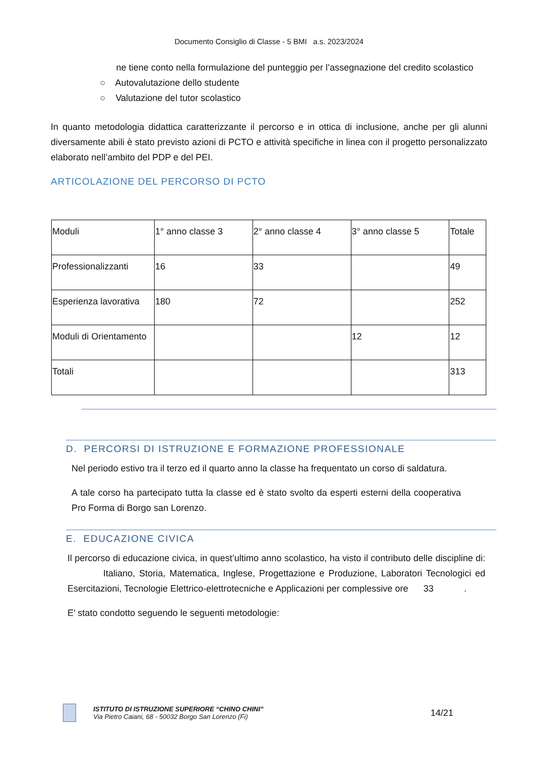Documento Consiglio di Classe - 5 BMI a.s. 2023/2024
ne tiene conto nella formulazione del punteggio per l’assegnazione del credito scolastico
○ Autovalutazione dello studente
○ Valutazione del tutor scolastico
In quanto metodologia didattica caratterizzante il percorso e in ottica di inclusione, anche per gli alunni diversamente abili è stato previsto azioni di PCTO e attività specifiche in linea con il progetto personalizzato elaborato nell’ambito del PDP e del PEI.
ARTICOLAZIONE DEL PERCORSO DI PCTO
| Moduli | 1° anno classe 3 | 2° anno classe 4 | 3° anno classe 5 | Totale |
| Professionalizzanti | 16 | 33 | | 49 |
| Esperienza lavorativa | 180 | 72 | | 252 |
| Moduli di Orientamento | | | 12 | 12 |
| Totali | | | | 313 |
D. PERCORSI DI ISTRUZIONE E FORMAZIONE PROFESSIONALE
Nel periodo estivo tra il terzo ed il quarto anno la classe ha frequentato un corso di saldatura.
A tale corso ha partecipato tutta la classe ed è stato svolto da esperti esterni della cooperativa Pro Forma di Borgo san Lorenzo.
E. EDUCAZIONE CIVICA
Il percorso di educazione civica, in quest’ultimo anno scolastico, ha visto il contributo delle discipline di: Italiano, Storia, Matematica, Inglese, Progettazione e Produzione, Laboratori Tecnologici ed Esercitazioni, Tecnologie Elettrico-elettrotecniche e Applicazioni per complessive ore 33 .
E’ stato condotto seguendo le seguenti metodologie:
ISTITUTO DI ISTRUZIONE SUPERIORE “CHINO CHINI”
Via Pietro Caiani, 68 - 50032 Borgo San Lorenzo (Fi)
14/21